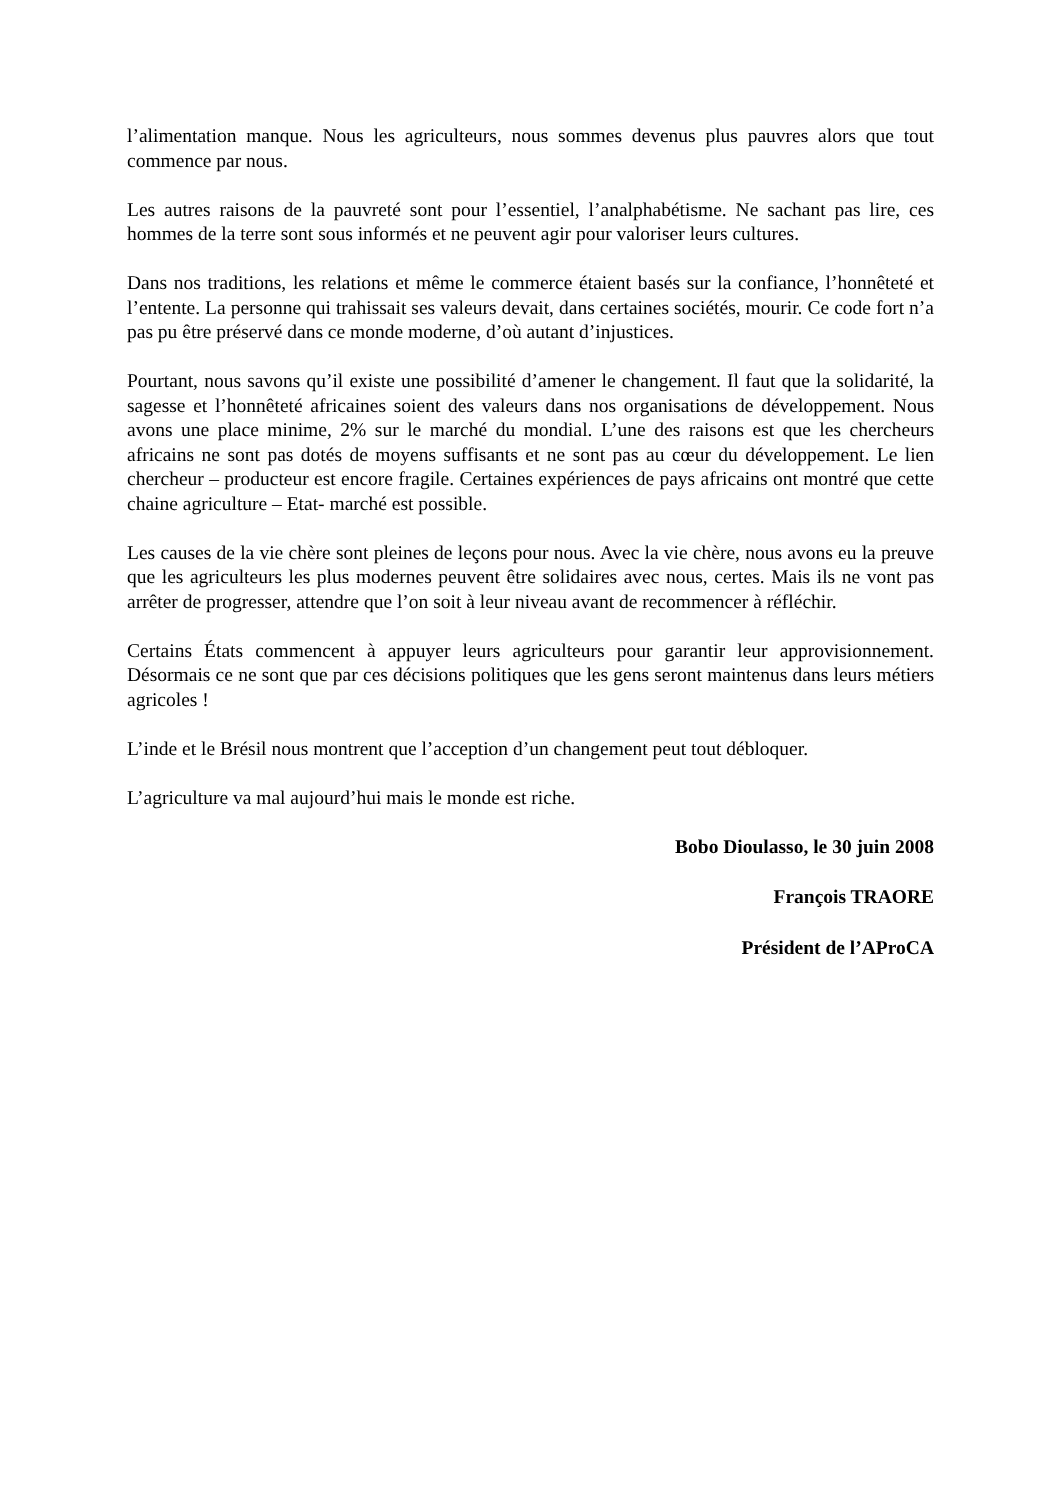l’alimentation manque. Nous les agriculteurs, nous sommes devenus plus pauvres alors que tout commence par nous.
Les autres raisons de la pauvreté sont pour l’essentiel, l’analphabétisme. Ne sachant pas lire, ces hommes de la terre sont sous informés et ne peuvent agir pour valoriser leurs cultures.
Dans nos traditions, les relations et même le commerce étaient basés sur la confiance, l’honnêteté et l’entente. La personne qui trahissait ses valeurs devait, dans certaines sociétés, mourir. Ce code fort n’a pas pu être préservé dans ce monde moderne, d’où autant d’injustices.
Pourtant, nous savons qu’il existe une possibilité d’amener le changement. Il faut que la solidarité, la sagesse et l’honnêteté africaines soient des valeurs dans nos organisations de développement. Nous avons une place minime, 2% sur le marché du mondial. L’une des raisons est que les chercheurs africains ne sont pas dotés de moyens suffisants et ne sont pas au cœur du développement. Le lien chercheur – producteur est encore fragile. Certaines expériences de pays africains ont montré que cette chaine agriculture – Etat- marché est possible.
Les causes de la vie chère sont pleines de leçons pour nous. Avec la vie chère, nous avons eu la preuve que les agriculteurs les plus modernes peuvent être solidaires avec nous, certes. Mais ils ne vont pas arrêter de progresser, attendre que l’on soit à leur niveau avant de recommencer à réfléchir.
Certains États commencent à appuyer leurs agriculteurs pour garantir leur approvisionnement. Désormais ce ne sont que par ces décisions politiques que les gens seront maintenus dans leurs métiers agricoles !
L’inde et le Brésil nous montrent que l’acception d’un changement peut tout débloquer.
L’agriculture va mal aujourd’hui mais le monde est riche.
Bobo Dioulasso, le 30 juin 2008
François TRAORE
Président de l’AProCA